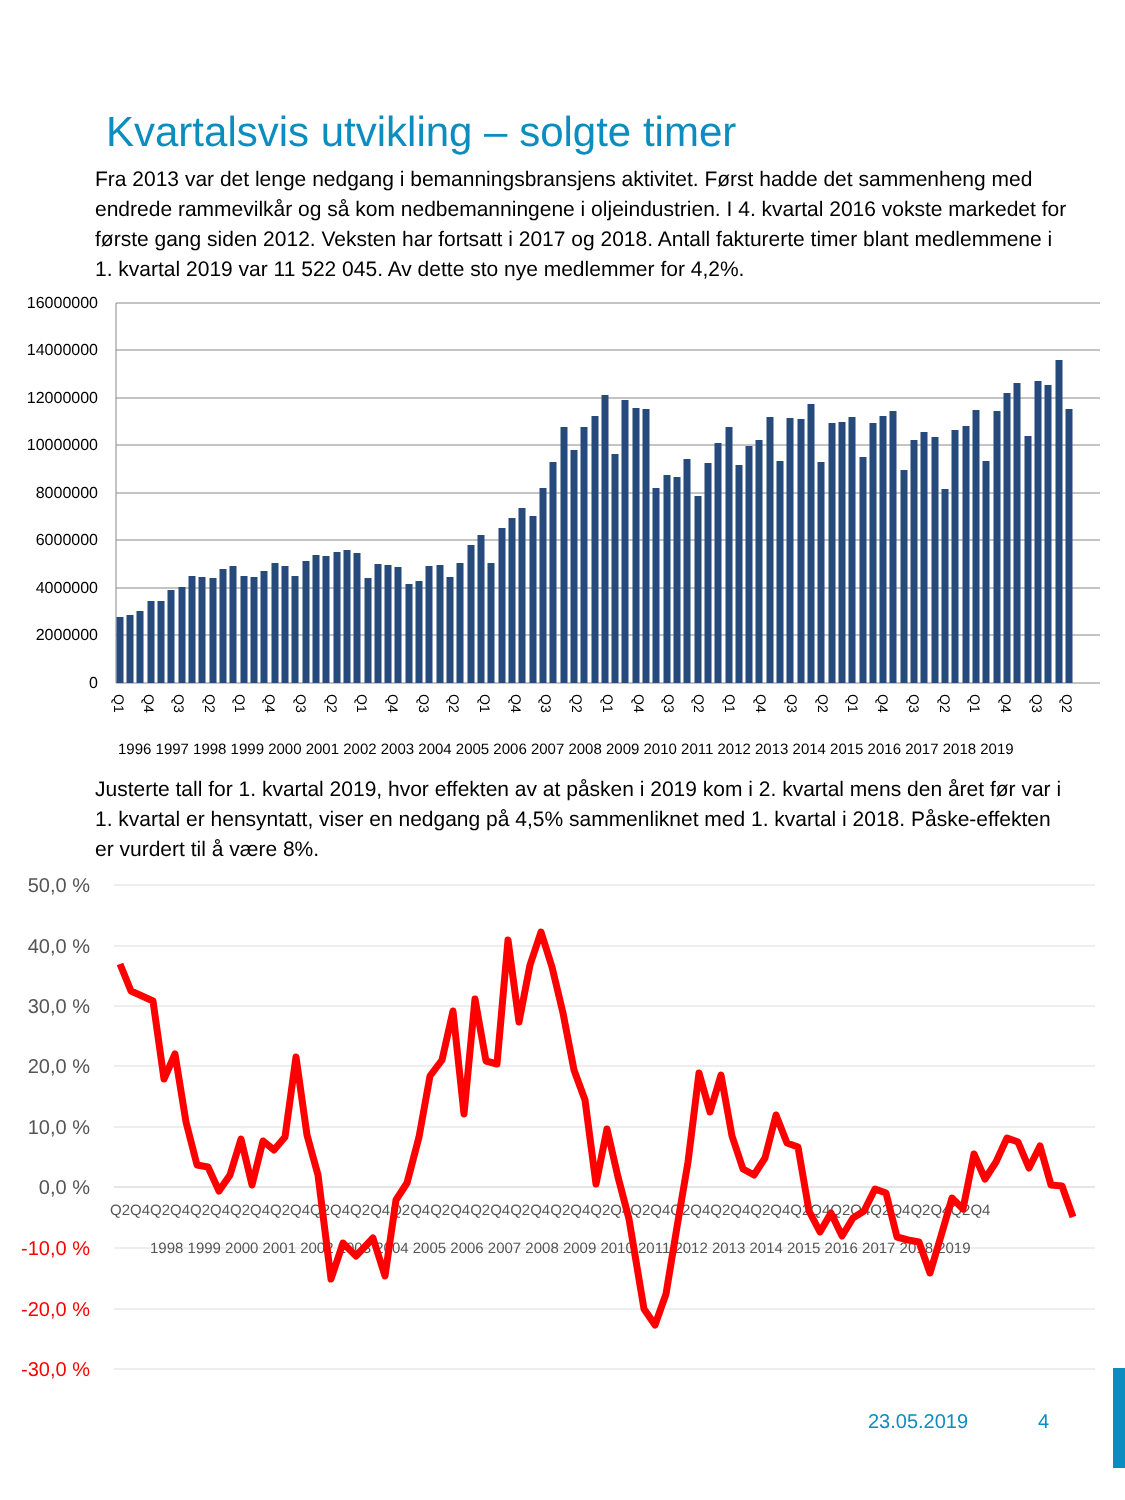Kvartalsvis utvikling – solgte timer
Fra 2013 var det lenge nedgang i bemanningsbransjens aktivitet. Først hadde det sammenheng med endrede rammevilkår og så kom nedbemanningene i oljeindustrien. I 4. kvartal 2016 vokste markedet for første gang siden 2012. Veksten har fortsatt i 2017 og 2018. Antall fakturerte timer blant medlemmene i 1. kvartal 2019 var 11 522 045. Av dette sto nye medlemmer for 4,2%.
16000000
14000000
12000000
10000000
8000000
6000000
4000000
2000000
0
1996 1997 1998 1999 2000 2001 2002 2003 2004 2005 2006 2007 2008 2009 2010 2011 2012 2013 2014 2015 2016 2017 2018 2019
Q1
Q4
Q3
Q2
Q1
Q4
Q3
Q2
Q1
Q4
Q3
Q2
Q1
Q4
Q3
Q2
Q1
Q4
Q3
Q2
Q1
Q4
Q3
Q2
Q1
Q4
Q3
Q2
Q1
Q4
Q3
Q2
Justerte tall for 1. kvartal 2019, hvor effekten av at påsken i 2019 kom i 2. kvartal mens den året før var i 1. kvartal er hensyntatt, viser en nedgang på 4,5% sammenliknet med 1. kvartal i 2018. Påske-effekten er vurdert til å være 8%.
50,0 %
40,0 %
30,0 %
20,0 %
10,0 %
0,0 %
-10,0 %
-20,0 %
-30,0 %
Q2Q4Q2Q4Q2Q4Q2Q4Q2Q4Q2Q4Q2Q4Q2Q4Q2Q4Q2Q4Q2Q4Q2Q4Q2Q4Q2Q4Q2Q4Q2Q4Q2Q4Q2Q4Q2Q4Q2Q4Q2Q4Q2Q4
1998 1999 2000 2001 2002 2003 2004 2005 2006 2007 2008 2009 2010 2011 2012 2013 2014 2015 2016 2017 2018 2019
23.05.2019 4